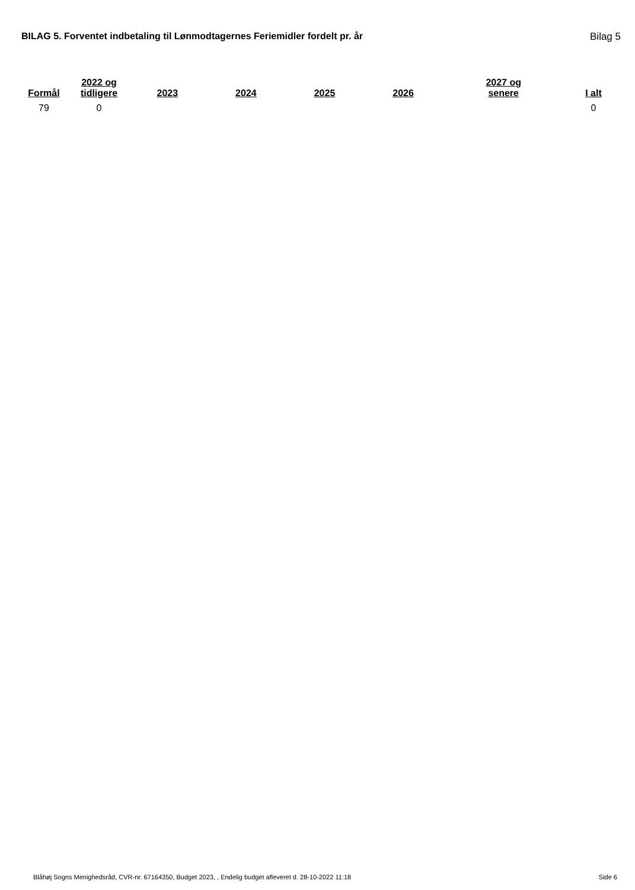BILAG 5. Forventet indbetaling til Lønmodtagernes Feriemidler fordelt pr. år Bilag 5
| Formål | 2022 og tidligere | 2023 | 2024 | 2025 | 2026 | 2027 og senere | I alt |
| --- | --- | --- | --- | --- | --- | --- | --- |
| 79 | 0 | | | | | | 0 |
Blåhøj Sogns Menighedsråd, CVR-nr. 67164350, Budget 2023, , Endelig budget afleveret d. 28-10-2022 11:18 Side 6